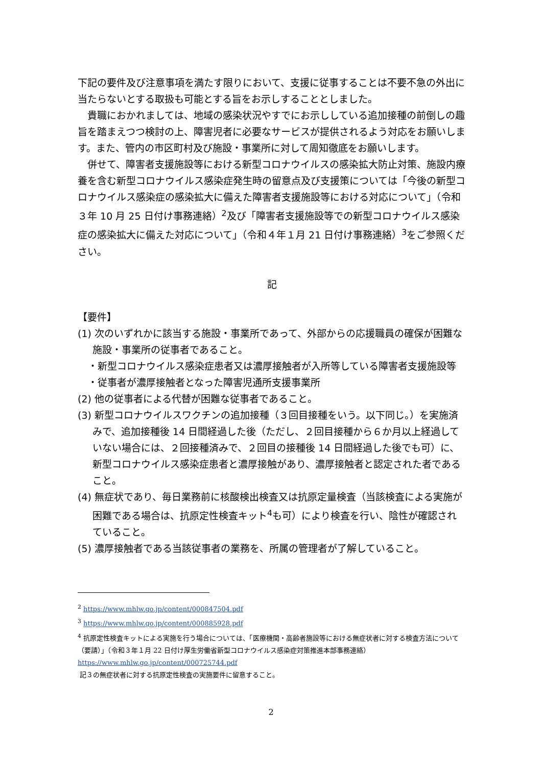下記の要件及び注意事項を満たす限りにおいて、支援に従事することは不要不急の外出に当たらないとする取扱も可能とする旨をお示しすることとしました。
貴職におかれましては、地域の感染状況やすでにお示ししている追加接種の前倒しの趣旨を踏まえつつ検討の上、障害児者に必要なサービスが提供されるよう対応をお願いします。また、管内の市区町村及び施設・事業所に対して周知徹底をお願いします。
併せて、障害者支援施設等における新型コロナウイルスの感染拡大防止対策、施設内療養を含む新型コロナウイルス感染症発生時の留意点及び支援策については「今後の新型コロナウイルス感染症の感染拡大に備えた障害者支援施設等における対応について」（令和３年 10 月 25 日付け事務連絡）<sup>2</sup>及び「障害者支援施設等での新型コロナウイルス感染症の感染拡大に備えた対応について」（令和４年１月 21 日付け事務連絡）<sup>3</sup>をご参照ください。
記
【要件】
(1) 次のいずれかに該当する施設・事業所であって、外部からの応援職員の確保が困難な施設・事業所の従事者であること。
・新型コロナウイルス感染症患者又は濃厚接触者が入所等している障害者支援施設等
・従事者が濃厚接触者となった障害児通所支援事業所
(2) 他の従事者による代替が困難な従事者であること。
(3) 新型コロナウイルスワクチンの追加接種（３回目接種をいう。以下同じ。）を実施済みで、追加接種後 14 日間経過した後（ただし、２回目接種から６か月以上経過していない場合には、２回接種済みで、２回目の接種後 14 日間経過した後でも可）に、新型コロナウイルス感染症患者と濃厚接触があり、濃厚接触者と認定された者であること。
(4) 無症状であり、毎日業務前に核酸検出検査又は抗原定量検査（当該検査による実施が困難である場合は、抗原定性検査キット<sup>4</sup>も可）により検査を行い、陰性が確認されていること。
(5) 濃厚接触者である当該従事者の業務を、所属の管理者が了解していること。
<sup>2</sup> https://www.mhlw.go.jp/content/000847504.pdf
<sup>3</sup> https://www.mhlw.go.jp/content/000885928.pdf
<sup>4</sup> 抗原定性検査キットによる実施を行う場合については、「医療機関・高齢者施設等における無症状者に対する検査方法について（要請）」（令和３年１月 22 日付け厚生労働省新型コロナウイルス感染症対策推進本部事務連絡）
https://www.mhlw.go.jp/content/000725744.pdf
記３の無症状者に対する抗原定性検査の実施要件に留意すること。
2